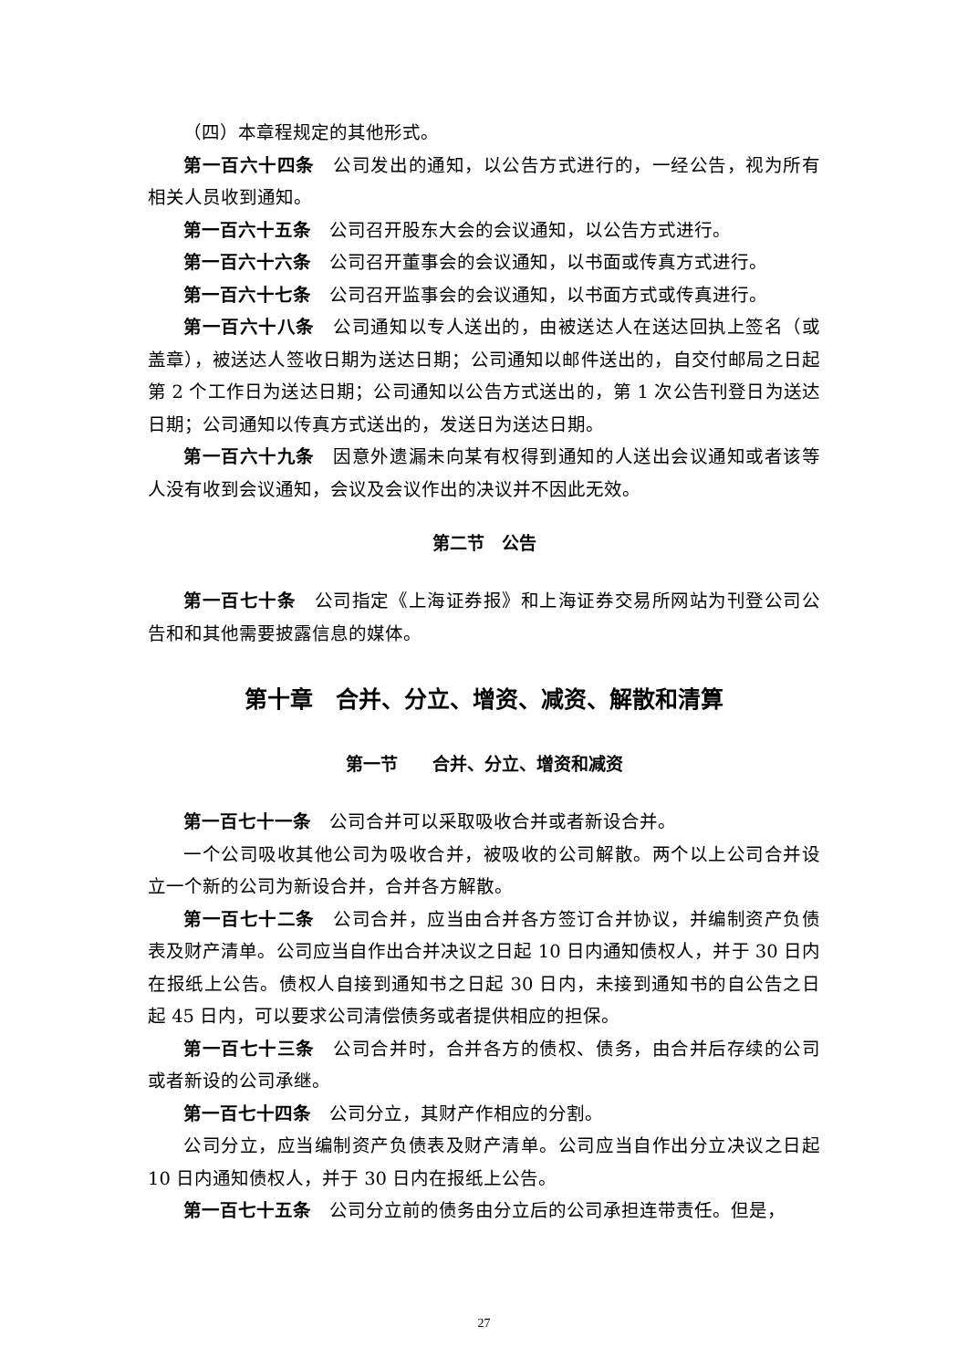（四）本章程规定的其他形式。
第一百六十四条　公司发出的通知，以公告方式进行的，一经公告，视为所有相关人员收到通知。
第一百六十五条　公司召开股东大会的会议通知，以公告方式进行。
第一百六十六条　公司召开董事会的会议通知，以书面或传真方式进行。
第一百六十七条　公司召开监事会的会议通知，以书面方式或传真进行。
第一百六十八条　公司通知以专人送出的，由被送达人在送达回执上签名（或盖章），被送达人签收日期为送达日期；公司通知以邮件送出的，自交付邮局之日起第 2 个工作日为送达日期；公司通知以公告方式送出的，第 1 次公告刊登日为送达日期；公司通知以传真方式送出的，发送日为送达日期。
第一百六十九条　因意外遗漏未向某有权得到通知的人送出会议通知或者该等人没有收到会议通知，会议及会议作出的决议并不因此无效。
第二节　公告
第一百七十条　公司指定《上海证券报》和上海证券交易所网站为刊登公司公告和和其他需要披露信息的媒体。
第十章　合并、分立、增资、减资、解散和清算
第一节　　合并、分立、增资和减资
第一百七十一条　公司合并可以采取吸收合并或者新设合并。
一个公司吸收其他公司为吸收合并，被吸收的公司解散。两个以上公司合并设立一个新的公司为新设合并，合并各方解散。
第一百七十二条　公司合并，应当由合并各方签订合并协议，并编制资产负债表及财产清单。公司应当自作出合并决议之日起 10 日内通知债权人，并于 30 日内在报纸上公告。债权人自接到通知书之日起 30 日内，未接到通知书的自公告之日起 45 日内，可以要求公司清偿债务或者提供相应的担保。
第一百七十三条　公司合并时，合并各方的债权、债务，由合并后存续的公司或者新设的公司承继。
第一百七十四条　公司分立，其财产作相应的分割。
公司分立，应当编制资产负债表及财产清单。公司应当自作出分立决议之日起 10 日内通知债权人，并于 30 日内在报纸上公告。
第一百七十五条　公司分立前的债务由分立后的公司承担连带责任。但是，
27